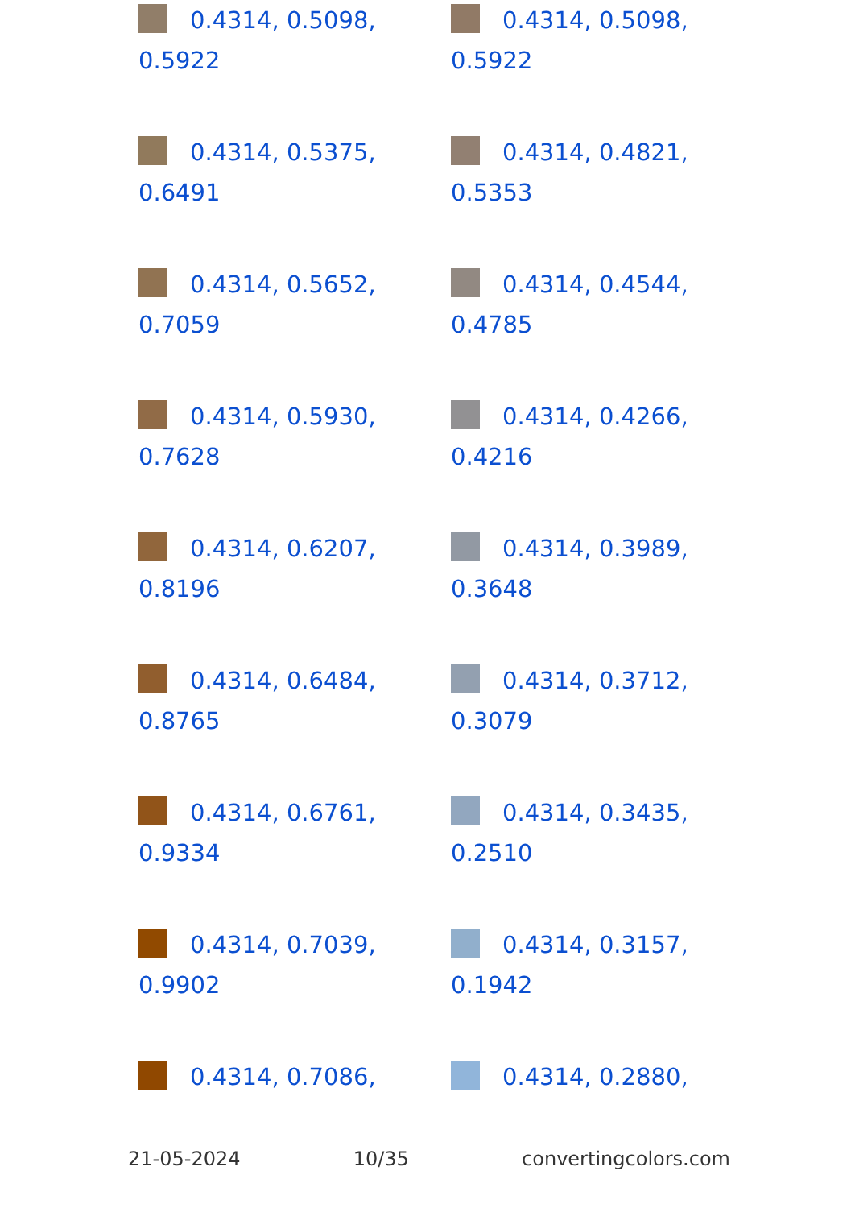0.4314, 0.5098, 0.5922
0.4314, 0.5098, 0.5922
0.4314, 0.5375, 0.6491
0.4314, 0.4821, 0.5353
0.4314, 0.5652, 0.7059
0.4314, 0.4544, 0.4785
0.4314, 0.5930, 0.7628
0.4314, 0.4266, 0.4216
0.4314, 0.6207, 0.8196
0.4314, 0.3989, 0.3648
0.4314, 0.6484, 0.8765
0.4314, 0.3712, 0.3079
0.4314, 0.6761, 0.9334
0.4314, 0.3435, 0.2510
0.4314, 0.7039, 0.9902
0.4314, 0.3157, 0.1942
0.4314, 0.7086,
0.4314, 0.2880,
21-05-2024 10/35 convertingcolors.com